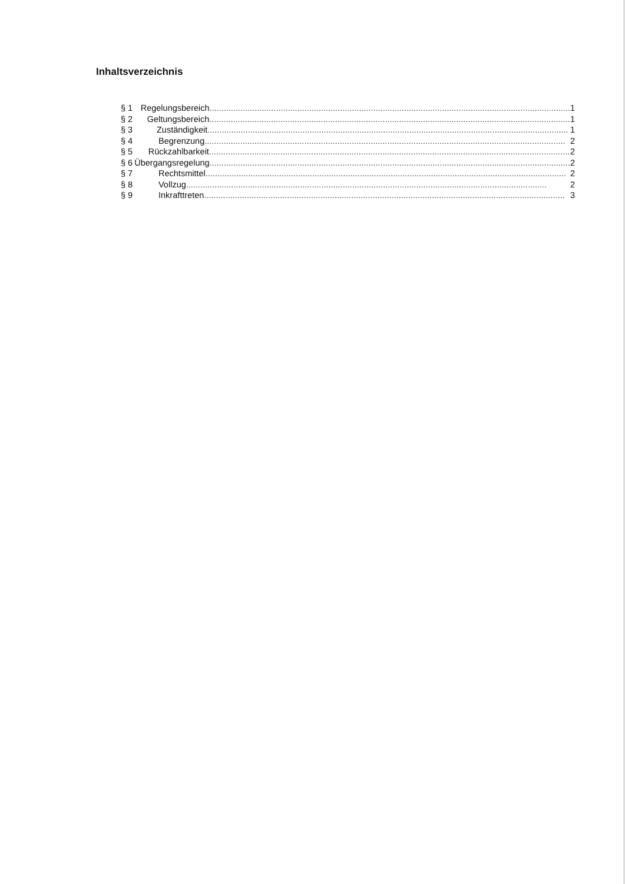Inhaltsverzeichnis
§ 1 Regelungsbereich........................................................................................................................................................ 1
§ 2 Geltungsbereich........................................................................................................................................................ 1
§ 3 Zuständigkeit........................................................................................................................................................ 1
§ 4 Begrenzung ........................................................................................................................................................ 2
§ 5 Rückzahlbarkeit ........................................................................................................................................................ 2
§ 6 Übergangsregelung ........................................................................................................................................................ 2
§ 7 Rechtsmittel ........................................................................................................................................................ 2
§ 8 Vollzug ........................................................................................................................................................ 2
§ 9 Inkrafttreten........................................................................................................................................................ 3